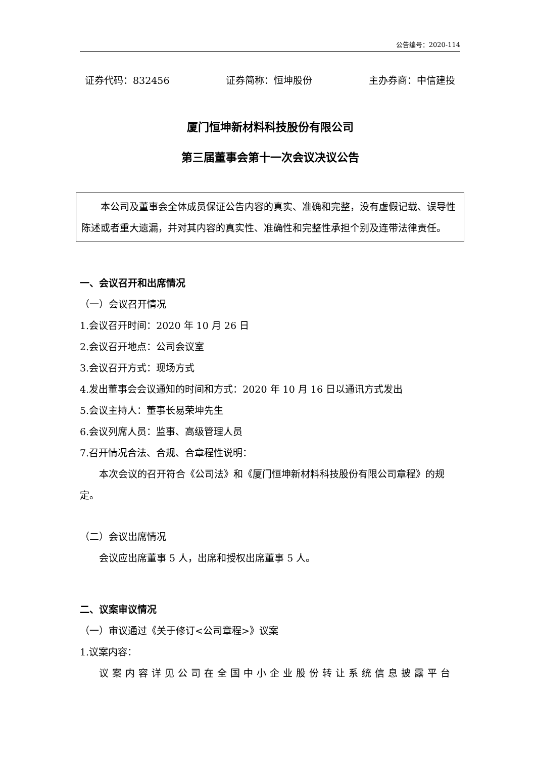公告编号：2020-114
证券代码：832456 证券简称：恒坤股份 主办券商：中信建投
厦门恒坤新材料科技股份有限公司
第三届董事会第十一次会议决议公告
本公司及董事会全体成员保证公告内容的真实、准确和完整，没有虚假记载、误导性陈述或者重大遗漏，并对其内容的真实性、准确性和完整性承担个别及连带法律责任。
一、会议召开和出席情况
（一）会议召开情况
1.会议召开时间：2020 年 10 月 26 日
2.会议召开地点：公司会议室
3.会议召开方式：现场方式
4.发出董事会会议通知的时间和方式：2020 年 10 月 16 日以通讯方式发出
5.会议主持人：董事长易荣坤先生
6.会议列席人员：监事、高级管理人员
7.召开情况合法、合规、合章程性说明：
本次会议的召开符合《公司法》和《厦门恒坤新材料科技股份有限公司章程》的规定。
（二）会议出席情况
会议应出席董事 5 人，出席和授权出席董事 5 人。
二、议案审议情况
（一）审议通过《关于修订<公司章程>》议案
1.议案内容：
议案内容详见公司在全国中小企业股份转让系统信息披露平台